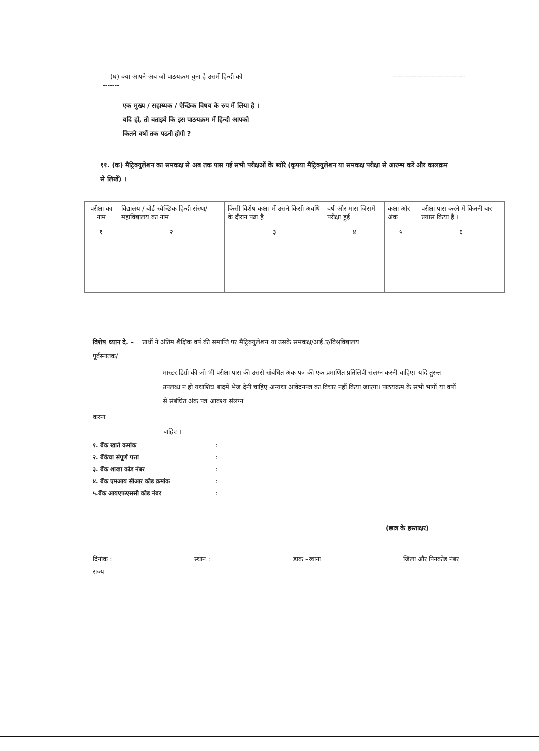(घ) क्या आपने अब जो पाठयक्रम चुना है उसमें हिन्दी को -------------------------------
-------
एक मुख्य / सहाय्यक / ऐच्छिक विषय के रुप में लिया है ।
यदि हो, तो बताइये कि इस पाठयक्रम में हिन्दी आपको
कितने वर्षो तक पढनी होगी ?
११. (क) मैट्रिक्युलेशन का समकक्ष से अब तक पास गई सभी परीक्षओं के ब्योरे (कृपया मैट्रिक्युलेशन या समकक्ष परीक्षा से आरम्भ करें और कालक्रम से लिखें) ।
| परीक्षा का नाम | विद्यालय / बोर्ड स्वैच्छिक हिन्दी संस्था/महाविद्यालय का नाम | किसी विशेष कक्षा में उसने किसी अवधि के दौरान पढा है | वर्ष और मास जिसमें परीक्षा हुई | कक्षा और अंक | परीक्षा पास करने में कितनी बार प्रयास किया है । |
| १ | २ | ३ | ४ | ५ | ६ |
विशेष ध्यान दे. – प्रार्थी ने अंतिम शैक्षिक वर्ष की समाप्ति पर मैट्रिक्युलेशन या उसके समकक्ष/आई.ए/विश्वविद्यालय
पूर्वस्नातक/
मास्टर डिग्री की जो भी परीक्षा पास की उससे संबंधित अंक पत्र की एक प्रमाणित प्रतिलिपी संलग्न करनी चाहिए। यदि तुरन्त उपलब्ध न हो यथाशिघ्र बादमें भेज देनी चाहिए अन्यथा आवेदनपत्र का विचार नहीं किया जाएगा। पाठयक्रम के सभी भागों या वर्षो से संबंधित अंक पत्र आवश्य संलग्न
करना
चाहिए ।
१. बैंक खाते क्रमांक:
२. बैंकेचा संपूर्ण पत्ता:
३. बैंक शाखा कोड नंबर:
४. बैंक एमआय सीआर कोड क्रमांक:
५.बैंक आयएफएससी कोड नंबर:
(छात्र के हस्ताक्षर)
दिनांक : स्थान : डाक –खाना जिला और पिनकोड नंबर
राज्य